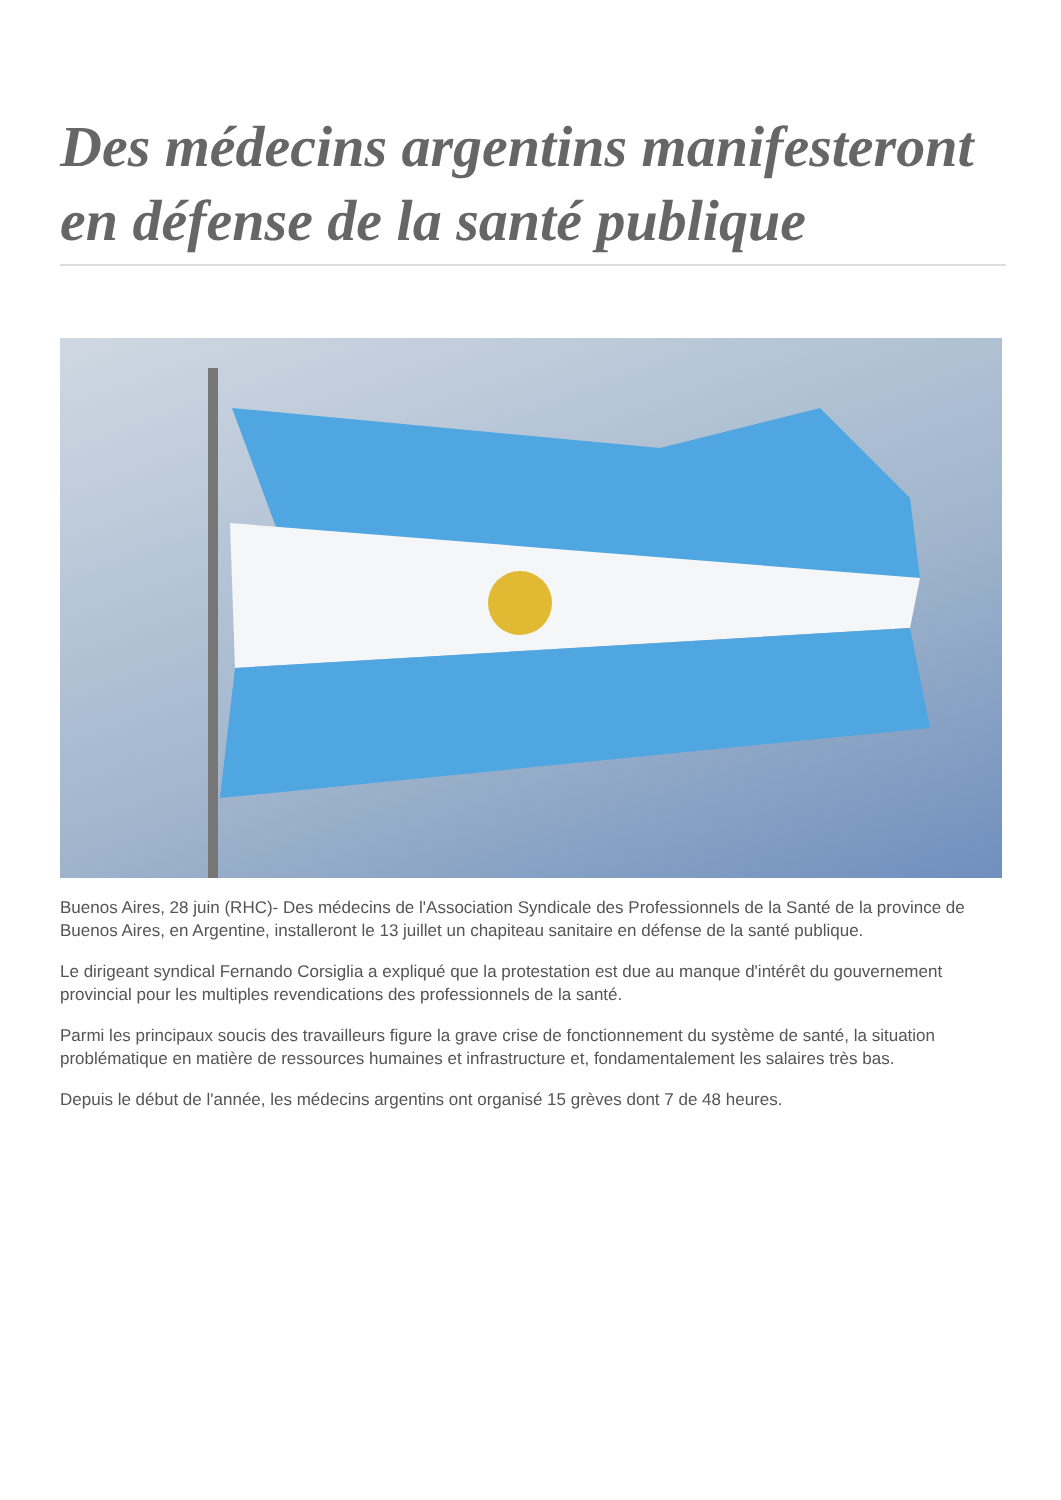Des médecins argentins manifesteront en défense de la santé publique
Buenos Aires, 28 juin (RHC)- Des médecins de l'Association Syndicale des Professionnels de la Santé de la province de Buenos Aires, en Argentine, installeront le 13 juillet un chapiteau sanitaire en défense de la santé publique.
Le dirigeant syndical Fernando Corsiglia a expliqué que la protestation est due au manque d'intérêt du gouvernement provincial pour les multiples revendications des professionnels de la santé.
Parmi les principaux soucis des travailleurs figure la grave crise de fonctionnement du système de santé, la situation problématique en matière de ressources humaines et infrastructure et, fondamentalement les salaires très bas.
Depuis le début de l'année, les médecins argentins ont organisé 15 grèves dont 7 de 48 heures.